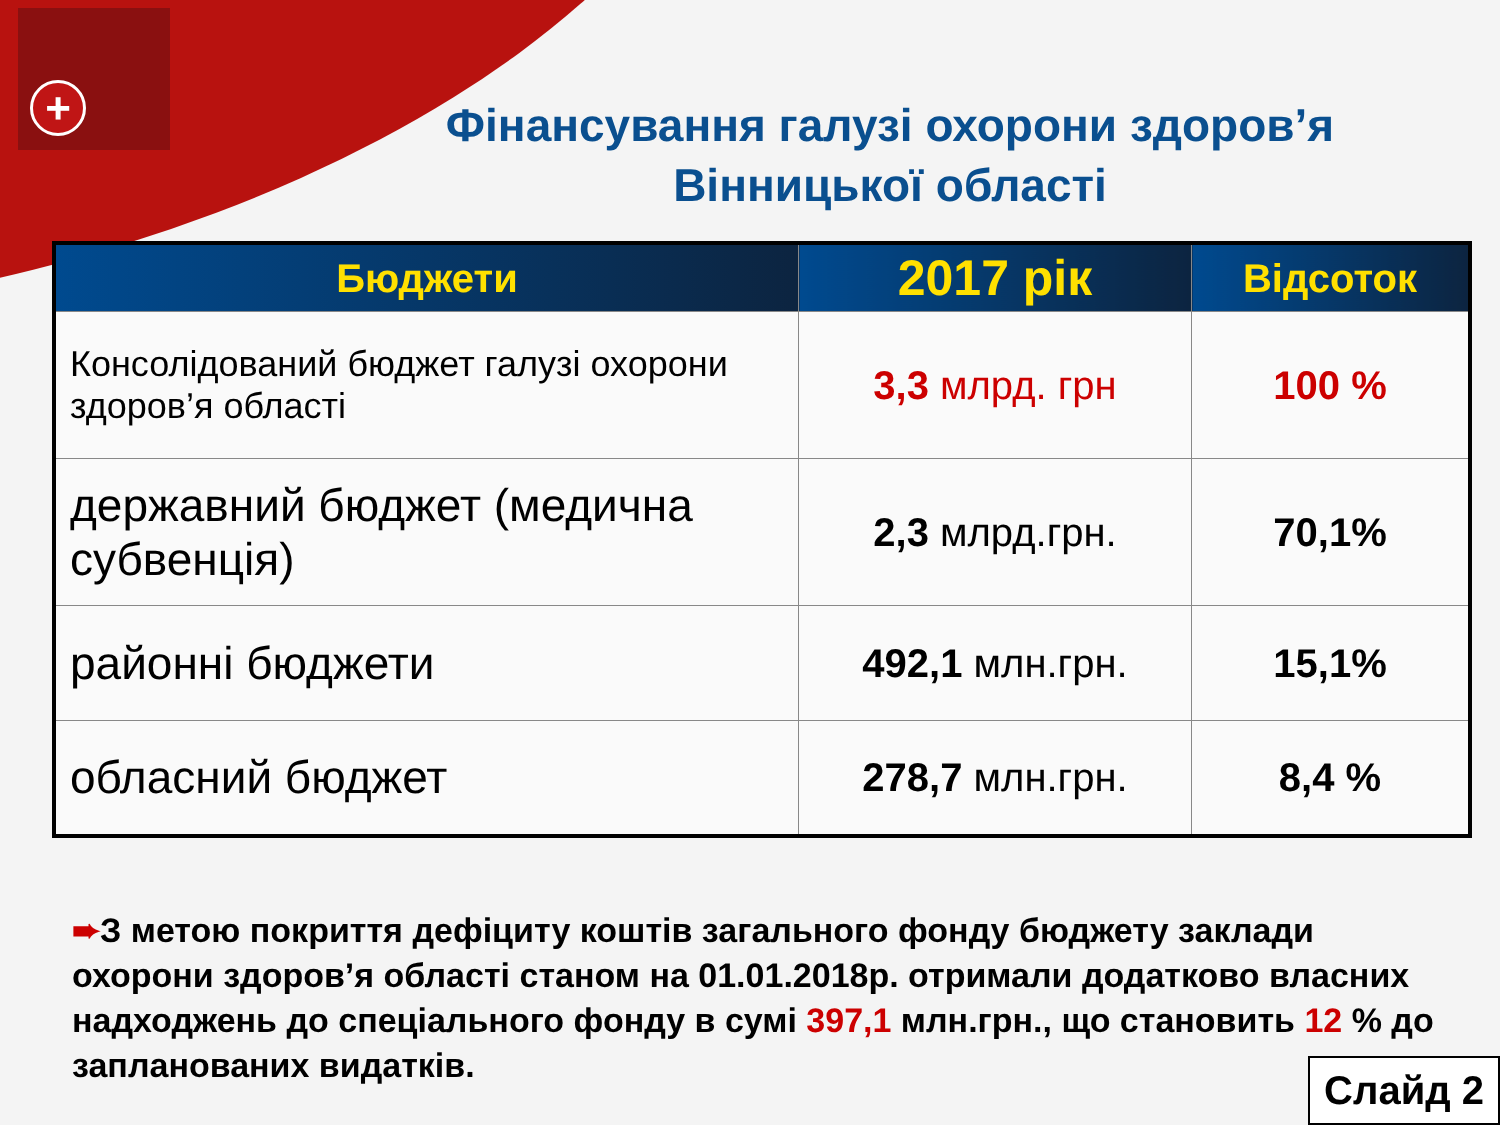+
Фінансування галузі охорони здоров’я Вінницької області
| Бюджети | 2017 рік | Відсоток |
| --- | --- | --- |
| Консолідований бюджет галузі охорони здоров’я області | 3,3 млрд. грн | 100 % |
| державний бюджет (медична субвенція) | 2,3 млрд.грн. | 70,1% |
| районні бюджети | 492,1 млн.грн. | 15,1% |
| обласний бюджет | 278,7 млн.грн. | 8,4 % |
➨З метою покриття дефіциту коштів загального фонду бюджету заклади охорони здоров’я області станом на 01.01.2018р. отримали додатково власних надходжень до спеціального фонду в сумі 397,1 млн.грн., що становить 12 % до запланованих видатків.
Слайд 2